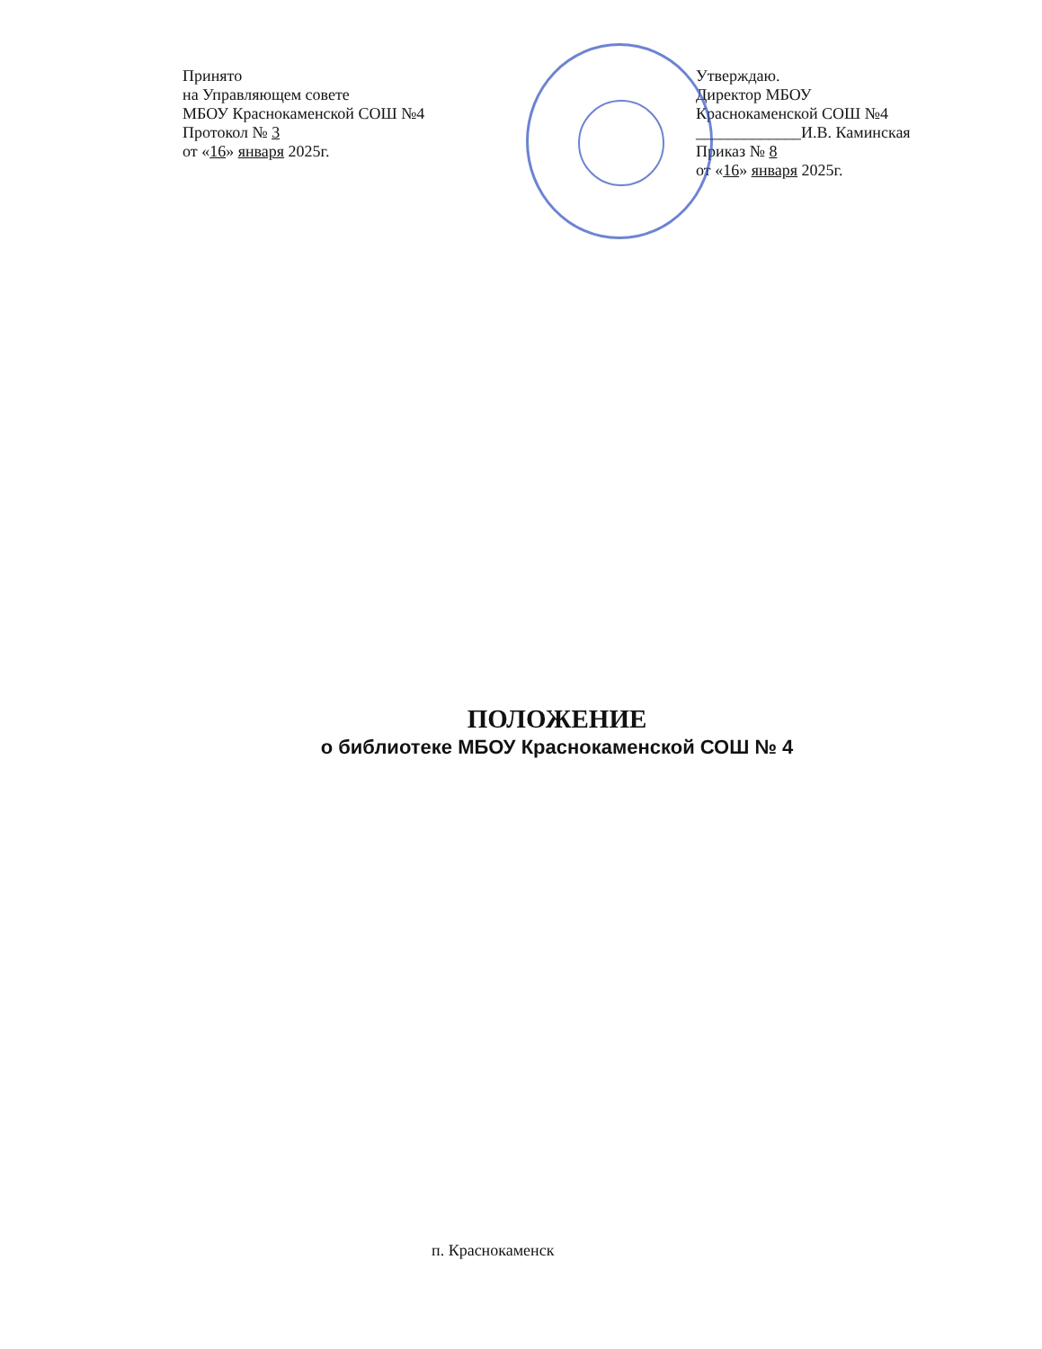Принято
на Управляющем совете
МБОУ Краснокаменской СОШ №4
Протокол № 3
от «16» января 2025г.
Утверждаю.
Директор МБОУ
Краснокаменской СОШ №4
_____________И.В. Каминская
Приказ № 8
от «16» января 2025г.
ПОЛОЖЕНИЕ
о библиотеке МБОУ Краснокаменской СОШ № 4
п. Краснокаменск